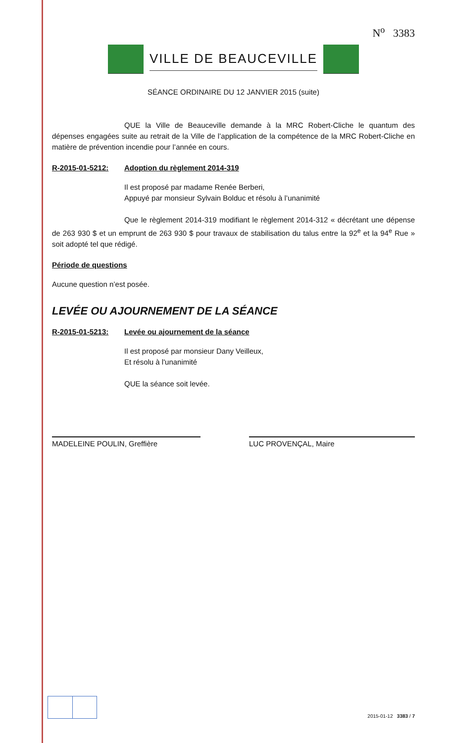N<sup>o</sup> 3383
VILLE DE BEAUCEVILLE
SÉANCE ORDINAIRE DU 12 JANVIER 2015 (suite)
QUE la Ville de Beauceville demande à la MRC Robert-Cliche le quantum des dépenses engagées suite au retrait de la Ville de l’application de la compétence de la MRC Robert-Cliche en matière de prévention incendie pour l’année en cours.
R-2015-01-5212: Adoption du règlement 2014-319
Il est proposé par madame Renée Berberi,
Appuyé par monsieur Sylvain Bolduc et résolu à l’unanimité
Que le règlement 2014-319 modifiant le règlement 2014-312 « décrétant une dépense de 263 930 $ et un emprunt de 263 930 $ pour travaux de stabilisation du talus entre la 92<sup>e</sup> et la 94<sup>e</sup> Rue » soit adopté tel que rédigé.
Période de questions
Aucune question n’est posée.
LEVÉE OU AJOURNEMENT DE LA SÉANCE
R-2015-01-5213: Levée ou ajournement de la séance
Il est proposé par monsieur Dany Veilleux,
Et résolu à l'unanimité
QUE la séance soit levée.
MADELEINE POULIN, Greffière LUC PROVENÇAL, Maire
2015-01-12 3383 / 7